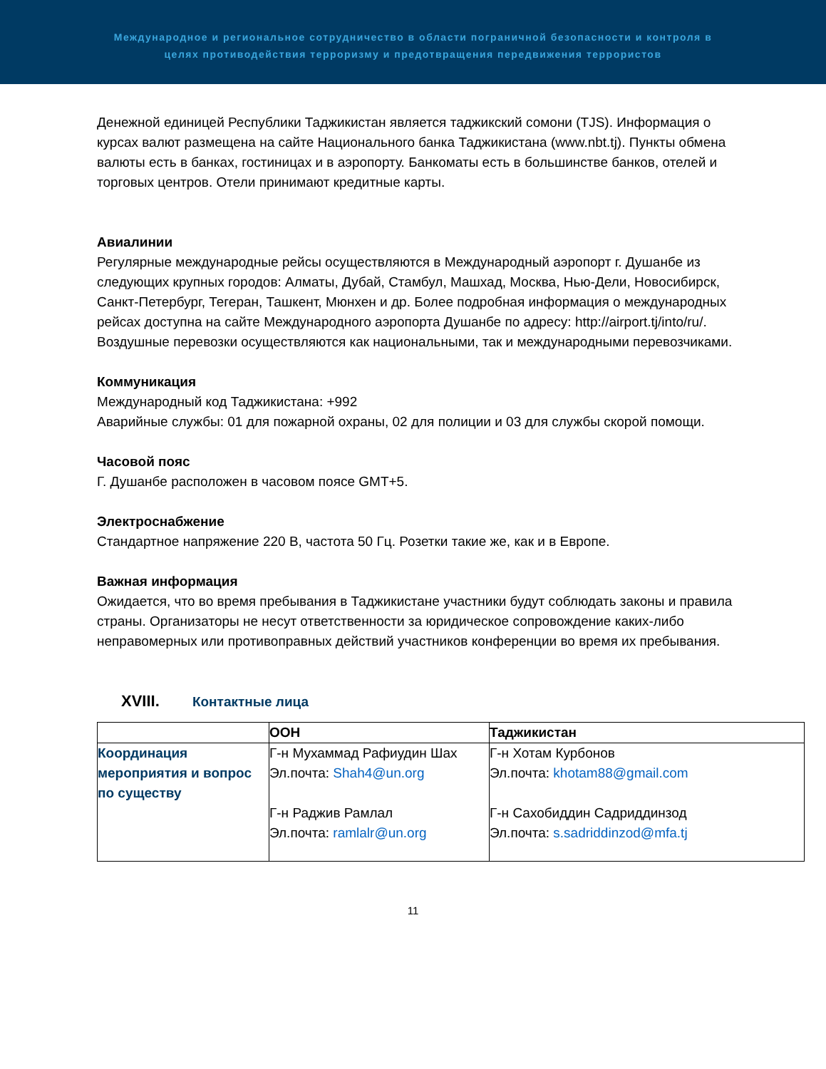Международное и региональное сотрудничество в области пограничной безопасности и контроля в
целях противодействия терроризму и предотвращения передвижения террористов
Денежной единицей Республики Таджикистан является таджикский сомони (TJS). Информация о курсах валют размещена на сайте Национального банка Таджикистана (www.nbt.tj). Пункты обмена валюты есть в банках, гостиницах и в аэропорту. Банкоматы есть в большинстве банков, отелей и торговых центров. Отели принимают кредитные карты.
Авиалинии
Регулярные международные рейсы осуществляются в Международный аэропорт г. Душанбе из следующих крупных городов: Алматы, Дубай, Стамбул, Машхад, Москва, Нью-Дели, Новосибирск, Санкт-Петербург, Тегеран, Ташкент, Мюнхен и др. Более подробная информация о международных рейсах доступна на сайте Международного аэропорта Душанбе по адресу: http://airport.tj/into/ru/.
Воздушные перевозки осуществляются как национальными, так и международными перевозчиками.
Коммуникация
Международный код Таджикистана: +992
Аварийные службы: 01 для пожарной охраны, 02 для полиции и 03 для службы скорой помощи.
Часовой пояс
Г. Душанбе расположен в часовом поясе GMT+5.
Электроснабжение
Стандартное напряжение 220 В, частота 50 Гц. Розетки такие же, как и в Европе.
Важная информация
Ожидается, что во время пребывания в Таджикистане участники будут соблюдать законы и правила страны. Организаторы не несут ответственности за юридическое сопровождение каких-либо неправомерных или противоправных действий участников конференции во время их пребывания.
XVIII. Контактные лица
| | ООН | Таджикистан |
| --- | --- | --- |
| Координация мероприятия и вопрос по существу | Г-н Мухаммад Рафиудин Шах Эл.почта: Shah4@un.org Г-н Раджив Рамлал Эл.почта: ramlalr@un.org | Г-н Хотам Курбонов Эл.почта: khotam88@gmail.com Г-н Сахобиддин Садриддинзод Эл.почта: s.sadriddinzod@mfa.tj |
11